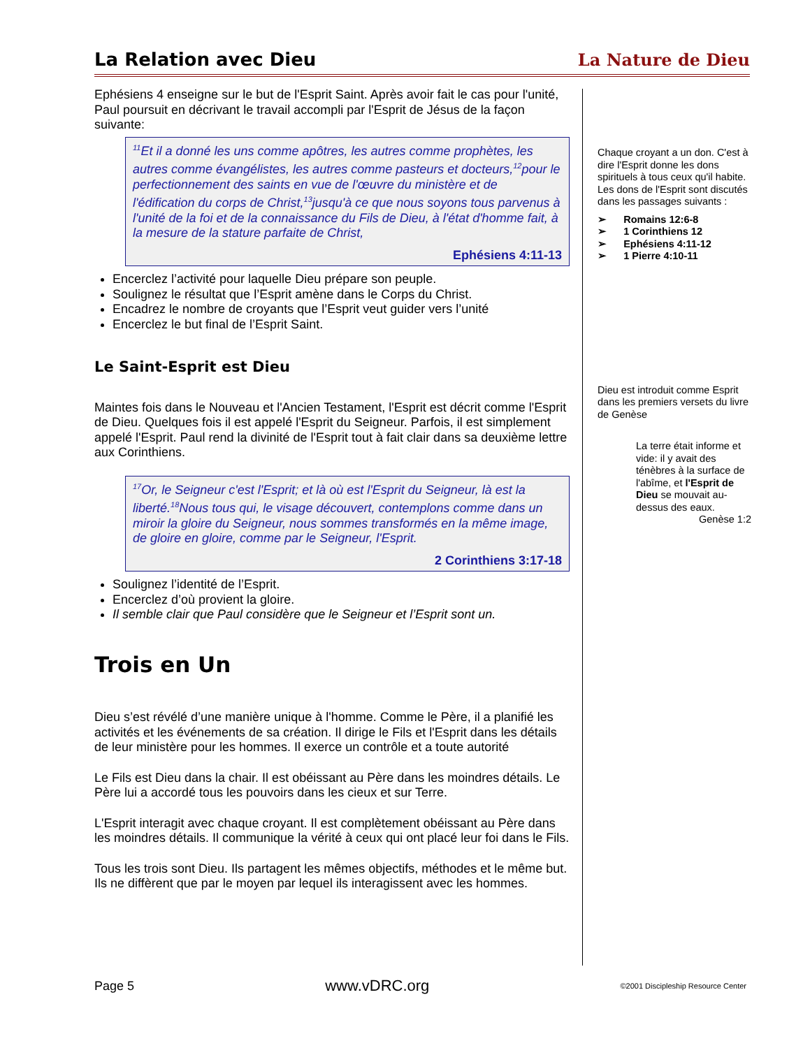La Relation avec Dieu La Nature de Dieu
Ephésiens 4 enseigne sur le but de l'Esprit Saint. Après avoir fait le cas pour l'unité, Paul poursuit en décrivant le travail accompli par l'Esprit de Jésus de la façon suivante:
<sup>11</sup> Et il a donné les uns comme apôtres, les autres comme prophètes, les autres comme évangélistes, les autres comme pasteurs et docteurs,<sup>12</sup>pour le perfectionnement des saints en vue de l'œuvre du ministère et de l'édification du corps de Christ,<sup>13</sup>jusqu'à ce que nous soyons tous parvenus à l'unité de la foi et de la connaissance du Fils de Dieu, à l'état d'homme fait, à la mesure de la stature parfaite de Christ,
Ephésiens 4:11-13
Encerclez l’activité pour laquelle Dieu prépare son peuple.
Soulignez le résultat que l’Esprit amène dans le Corps du Christ.
Encadrez le nombre de croyants que l’Esprit veut guider vers l’unité
Encerclez le but final de l’Esprit Saint.
Le Saint-Esprit est Dieu
Maintes fois dans le Nouveau et l'Ancien Testament, l'Esprit est décrit comme l'Esprit de Dieu. Quelques fois il est appelé l'Esprit du Seigneur. Parfois, il est simplement appelé l'Esprit. Paul rend la divinité de l'Esprit tout à fait clair dans sa deuxième lettre aux Corinthiens.
<sup>17</sup> Or, le Seigneur c'est l'Esprit; et là où est l'Esprit du Seigneur, là est la liberté.<sup>18</sup>Nous tous qui, le visage découvert, contemplons comme dans un miroir la gloire du Seigneur, nous sommes transformés en la même image, de gloire en gloire, comme par le Seigneur, l'Esprit.
2 Corinthiens 3:17-18
Soulignez l’identité de l’Esprit.
Encerclez d’où provient la gloire.
Il semble clair que Paul considère que le Seigneur et l’Esprit sont un.
Trois en Un
Dieu s’est révélé d’une manière unique à l'homme. Comme le Père, il a planifié les activités et les événements de sa création. Il dirige le Fils et l'Esprit dans les détails de leur ministère pour les hommes. Il exerce un contrôle et a toute autorité
Le Fils est Dieu dans la chair. Il est obéissant au Père dans les moindres détails. Le Père lui a accordé tous les pouvoirs dans les cieux et sur Terre.
L'Esprit interagit avec chaque croyant. Il est complètement obéissant au Père dans les moindres détails. Il communique la vérité à ceux qui ont placé leur foi dans le Fils.
Tous les trois sont Dieu. Ils partagent les mêmes objectifs, méthodes et le même but. Ils ne diffèrent que par le moyen par lequel ils interagissent avec les hommes.
Chaque croyant a un don. C'est à dire l'Esprit donne les dons spirituels à tous ceux qu'il habite. Les dons de l'Esprit sont discutés dans les passages suivants :
➢ Romains 12:6-8
➢ 1 Corinthiens 12
➢ Ephésiens 4:11-12
➢ 1 Pierre 4:10-11
Dieu est introduit comme Esprit dans les premiers versets du livre de Genèse
La terre était informe et vide: il y avait des ténèbres à la surface de l'abîme, et l'Esprit de Dieu se mouvait au-dessus des eaux.
Genèse 1:2
Page 5 www.vDRC.org ©2001 Discipleship Resource Center